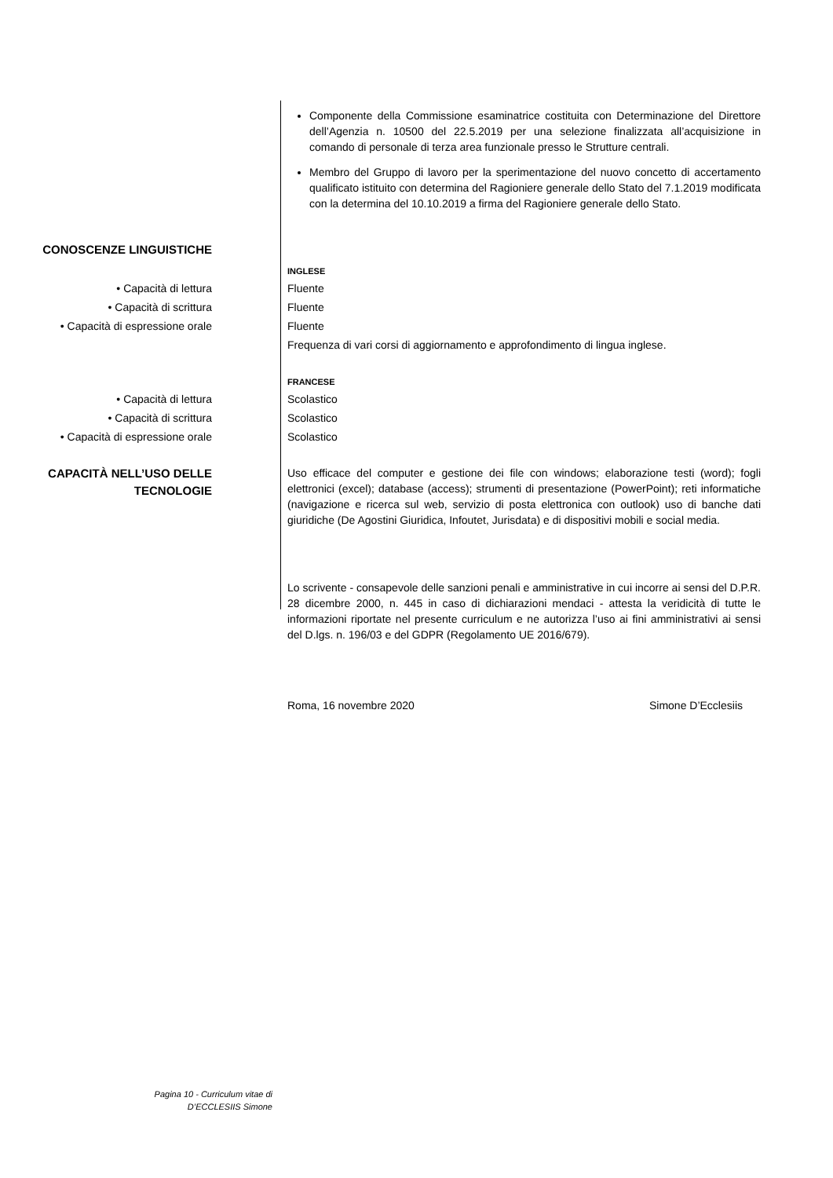Componente della Commissione esaminatrice costituita con Determinazione del Direttore dell’Agenzia n. 10500 del 22.5.2019 per una selezione finalizzata all’acquisizione in comando di personale di terza area funzionale presso le Strutture centrali.
Membro del Gruppo di lavoro per la sperimentazione del nuovo concetto di accertamento qualificato istituito con determina del Ragioniere generale dello Stato del 7.1.2019 modificata con la determina del 10.10.2019 a firma del Ragioniere generale dello Stato.
CONOSCENZE LINGUISTICHE
INGLESE
• Capacità di lettura
• Capacità di scrittura
• Capacità di espressione orale
Fluente
Fluente
Fluente
Frequenza di vari corsi di aggiornamento e approfondimento di lingua inglese.
FRANCESE
• Capacità di lettura
• Capacità di scrittura
• Capacità di espressione orale
Scolastico
Scolastico
Scolastico
CAPACITÀ NELL’USO DELLE TECNOLOGIE
Uso efficace del computer e gestione dei file con windows; elaborazione testi (word); fogli elettronici (excel); database (access); strumenti di presentazione (PowerPoint); reti informatiche (navigazione e ricerca sul web, servizio di posta elettronica con outlook) uso di banche dati giuridiche (De Agostini Giuridica, Infoutet, Jurisdata) e di dispositivi mobili e social media.
Lo scrivente - consapevole delle sanzioni penali e amministrative in cui incorre ai sensi del D.P.R. 28 dicembre 2000, n. 445 in caso di dichiarazioni mendaci - attesta la veridicità di tutte le informazioni riportate nel presente curriculum e ne autorizza l’uso ai fini amministrativi ai sensi del D.lgs. n. 196/03 e del GDPR (Regolamento UE 2016/679).
Roma, 16 novembre 2020 Simone D’Ecclesiis
Pagina 10 - Curriculum vitae di
D’ECCLESIIS Simone